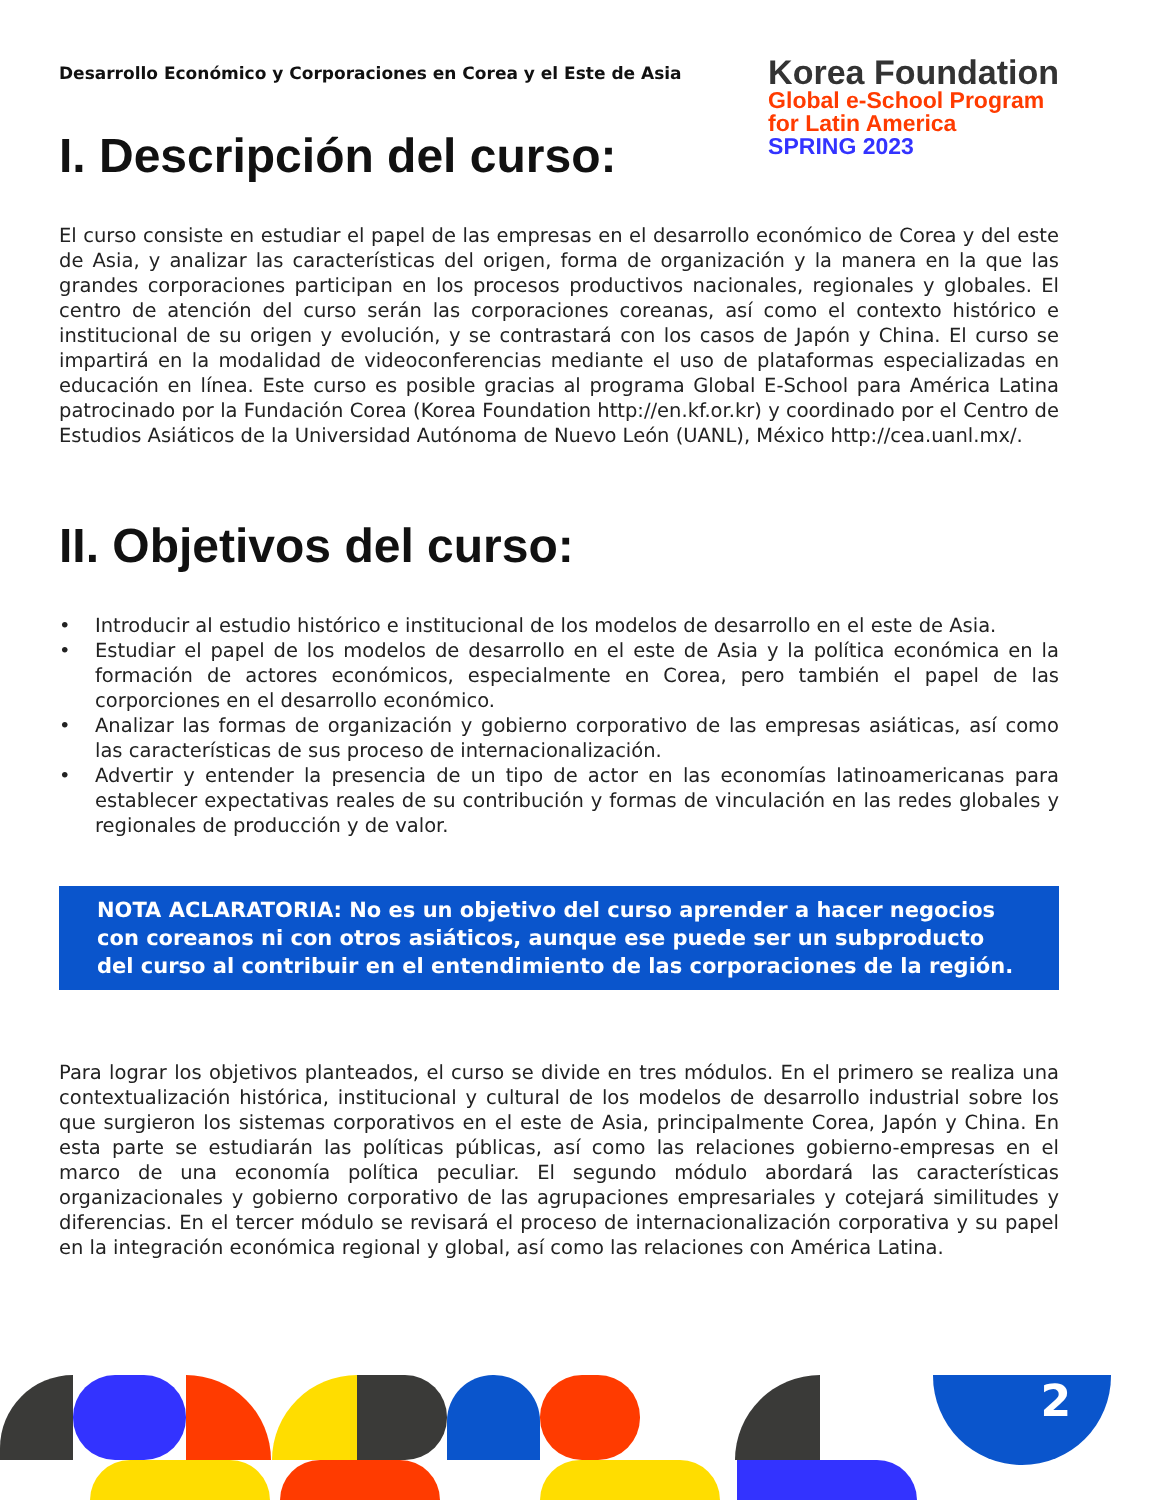Desarrollo Económico y Corporaciones en Corea y el Este de Asia
Korea Foundation
Global e-School Program
for Latin America
SPRING 2023
I. Descripción del curso:
El curso consiste en estudiar el papel de las empresas en el desarrollo económico de Corea y del este de Asia, y analizar las características del origen, forma de organización y la manera en la que las grandes corporaciones participan en los procesos productivos nacionales, regionales y globales. El centro de atención del curso serán las corporaciones coreanas, así como el contexto histórico e institucional de su origen y evolución, y se contrastará con los casos de Japón y China. El curso se impartirá en la modalidad de videoconferencias mediante el uso de plataformas especializadas en educación en línea. Este curso es posible gracias al programa Global E-School para América Latina patrocinado por la Fundación Corea (Korea Foundation http://en.kf.or.kr) y coordinado por el Centro de Estudios Asiáticos de la Universidad Autónoma de Nuevo León (UANL), México http://cea.uanl.mx/.
II. Objetivos del curso:
• Introducir al estudio histórico e institucional de los modelos de desarrollo en el este de Asia.
• Estudiar el papel de los modelos de desarrollo en el este de Asia y la política económica en la formación de actores económicos, especialmente en Corea, pero también el papel de las corporciones en el desarrollo económico.
• Analizar las formas de organización y gobierno corporativo de las empresas asiáticas, así como las características de sus proceso de internacionalización.
• Advertir y entender la presencia de un tipo de actor en las economías latinoamericanas para establecer expectativas reales de su contribución y formas de vinculación en las redes globales y regionales de producción y de valor.
NOTA ACLARATORIA: No es un objetivo del curso aprender a hacer negocios con coreanos ni con otros asiáticos, aunque ese puede ser un subproducto del curso al contribuir en el entendimiento de las corporaciones de la región.
Para lograr los objetivos planteados, el curso se divide en tres módulos. En el primero se realiza una contextualización histórica, institucional y cultural de los modelos de desarrollo industrial sobre los que surgieron los sistemas corporativos en el este de Asia, principalmente Corea, Japón y China. En esta parte se estudiarán las políticas públicas, así como las relaciones gobierno-empresas en el marco de una economía política peculiar. El segundo módulo abordará las características organizacionales y gobierno corporativo de las agrupaciones empresariales y cotejará similitudes y diferencias. En el tercer módulo se revisará el proceso de internacionalización corporativa y su papel en la integración económica regional y global, así como las relaciones con América Latina.
2